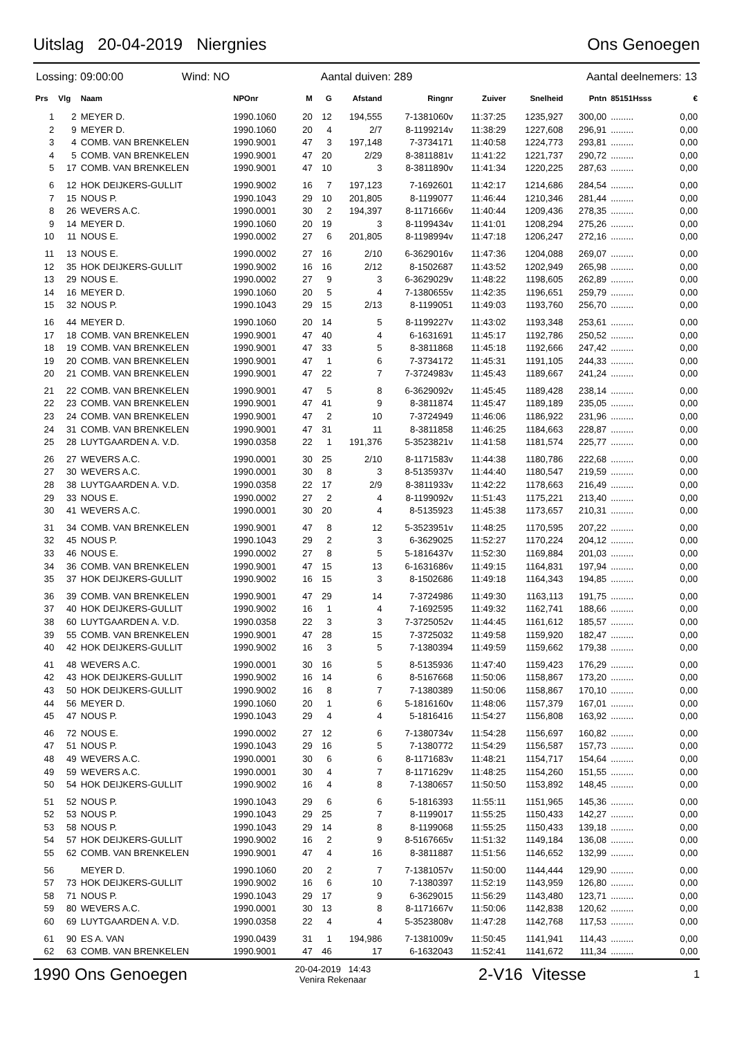Uitslag 20-04-2019 Niergnies Ons Genoegen
Lossing: 09:00:00 Wind: NO
Aantal duiven: 289 Aantal deelnemers: 13
| Prs | Vlg | Naam | NPOnr | M | G | Afstand | Ringnr | Zuiver | Snelheid | Pntn | 85151Hsss | € |
| --- | --- | --- | --- | --- | --- | --- | --- | --- | --- | --- | --- | --- |
| 1 | 2 | MEYER D. | 1990.1060 | 20 | 12 | 194,555 | 7-1381060v | 11:37:25 | 1235,927 | 300,00 | ......... | 0,00 |
| 2 | 9 | MEYER D. | 1990.1060 | 20 | 4 | 2/7 | 8-1199214v | 11:38:29 | 1227,608 | 296,91 | ......... | 0,00 |
| 3 | 4 | COMB. VAN BRENKELEN | 1990.9001 | 47 | 3 | 197,148 | 7-3734171 | 11:40:58 | 1224,773 | 293,81 | ......... | 0,00 |
| 4 | 5 | COMB. VAN BRENKELEN | 1990.9001 | 47 | 20 | 2/29 | 8-3811881v | 11:41:22 | 1221,737 | 290,72 | ......... | 0,00 |
| 5 | 17 | COMB. VAN BRENKELEN | 1990.9001 | 47 | 10 | 3 | 8-3811890v | 11:41:34 | 1220,225 | 287,63 | ......... | 0,00 |
| 6 | 12 | HOK DEIJKERS-GULLIT | 1990.9002 | 16 | 7 | 197,123 | 7-1692601 | 11:42:17 | 1214,686 | 284,54 | ......... | 0,00 |
| 7 | 15 | NOUS P. | 1990.1043 | 29 | 10 | 201,805 | 8-1199077 | 11:46:44 | 1210,346 | 281,44 | ......... | 0,00 |
| 8 | 26 | WEVERS A.C. | 1990.0001 | 30 | 2 | 194,397 | 8-1171666v | 11:40:44 | 1209,436 | 278,35 | ......... | 0,00 |
| 9 | 14 | MEYER D. | 1990.1060 | 20 | 19 | 3 | 8-1199434v | 11:41:01 | 1208,294 | 275,26 | ......... | 0,00 |
| 10 | 11 | NOUS E. | 1990.0002 | 27 | 6 | 201,805 | 8-1198994v | 11:47:18 | 1206,247 | 272,16 | ......... | 0,00 |
| 11 | 13 | NOUS E. | 1990.0002 | 27 | 16 | 2/10 | 6-3629016v | 11:47:36 | 1204,088 | 269,07 | ......... | 0,00 |
| 12 | 35 | HOK DEIJKERS-GULLIT | 1990.9002 | 16 | 16 | 2/12 | 8-1502687 | 11:43:52 | 1202,949 | 265,98 | ......... | 0,00 |
| 13 | 29 | NOUS E. | 1990.0002 | 27 | 9 | 3 | 6-3629029v | 11:48:22 | 1198,605 | 262,89 | ......... | 0,00 |
| 14 | 16 | MEYER D. | 1990.1060 | 20 | 5 | 4 | 7-1380655v | 11:42:35 | 1196,651 | 259,79 | ......... | 0,00 |
| 15 | 32 | NOUS P. | 1990.1043 | 29 | 15 | 2/13 | 8-1199051 | 11:49:03 | 1193,760 | 256,70 | ......... | 0,00 |
| 16 | 44 | MEYER D. | 1990.1060 | 20 | 14 | 5 | 8-1199227v | 11:43:02 | 1193,348 | 253,61 | ......... | 0,00 |
| 17 | 18 | COMB. VAN BRENKELEN | 1990.9001 | 47 | 40 | 4 | 6-1631691 | 11:45:17 | 1192,786 | 250,52 | ......... | 0,00 |
| 18 | 19 | COMB. VAN BRENKELEN | 1990.9001 | 47 | 33 | 5 | 8-3811868 | 11:45:18 | 1192,666 | 247,42 | ......... | 0,00 |
| 19 | 20 | COMB. VAN BRENKELEN | 1990.9001 | 47 | 1 | 6 | 7-3734172 | 11:45:31 | 1191,105 | 244,33 | ......... | 0,00 |
| 20 | 21 | COMB. VAN BRENKELEN | 1990.9001 | 47 | 22 | 7 | 7-3724983v | 11:45:43 | 1189,667 | 241,24 | ......... | 0,00 |
| 21 | 22 | COMB. VAN BRENKELEN | 1990.9001 | 47 | 5 | 8 | 6-3629092v | 11:45:45 | 1189,428 | 238,14 | ......... | 0,00 |
| 22 | 23 | COMB. VAN BRENKELEN | 1990.9001 | 47 | 41 | 9 | 8-3811874 | 11:45:47 | 1189,189 | 235,05 | ......... | 0,00 |
| 23 | 24 | COMB. VAN BRENKELEN | 1990.9001 | 47 | 2 | 10 | 7-3724949 | 11:46:06 | 1186,922 | 231,96 | ......... | 0,00 |
| 24 | 31 | COMB. VAN BRENKELEN | 1990.9001 | 47 | 31 | 11 | 8-3811858 | 11:46:25 | 1184,663 | 228,87 | ......... | 0,00 |
| 25 | 28 | LUYTGAARDEN A. V.D. | 1990.0358 | 22 | 1 | 191,376 | 5-3523821v | 11:41:58 | 1181,574 | 225,77 | ......... | 0,00 |
| 26 | 27 | WEVERS A.C. | 1990.0001 | 30 | 25 | 2/10 | 8-1171583v | 11:44:38 | 1180,786 | 222,68 | ......... | 0,00 |
| 27 | 30 | WEVERS A.C. | 1990.0001 | 30 | 8 | 3 | 8-5135937v | 11:44:40 | 1180,547 | 219,59 | ......... | 0,00 |
| 28 | 38 | LUYTGAARDEN A. V.D. | 1990.0358 | 22 | 17 | 2/9 | 8-3811933v | 11:42:22 | 1178,663 | 216,49 | ......... | 0,00 |
| 29 | 33 | NOUS E. | 1990.0002 | 27 | 2 | 4 | 8-1199092v | 11:51:43 | 1175,221 | 213,40 | ......... | 0,00 |
| 30 | 41 | WEVERS A.C. | 1990.0001 | 30 | 20 | 4 | 8-5135923 | 11:45:38 | 1173,657 | 210,31 | ......... | 0,00 |
| 31 | 34 | COMB. VAN BRENKELEN | 1990.9001 | 47 | 8 | 12 | 5-3523951v | 11:48:25 | 1170,595 | 207,22 | ......... | 0,00 |
| 32 | 45 | NOUS P. | 1990.1043 | 29 | 2 | 3 | 6-3629025 | 11:52:27 | 1170,224 | 204,12 | ......... | 0,00 |
| 33 | 46 | NOUS E. | 1990.0002 | 27 | 8 | 5 | 5-1816437v | 11:52:30 | 1169,884 | 201,03 | ......... | 0,00 |
| 34 | 36 | COMB. VAN BRENKELEN | 1990.9001 | 47 | 15 | 13 | 6-1631686v | 11:49:15 | 1164,831 | 197,94 | ......... | 0,00 |
| 35 | 37 | HOK DEIJKERS-GULLIT | 1990.9002 | 16 | 15 | 3 | 8-1502686 | 11:49:18 | 1164,343 | 194,85 | ......... | 0,00 |
| 36 | 39 | COMB. VAN BRENKELEN | 1990.9001 | 47 | 29 | 14 | 7-3724986 | 11:49:30 | 1163,113 | 191,75 | ......... | 0,00 |
| 37 | 40 | HOK DEIJKERS-GULLIT | 1990.9002 | 16 | 1 | 4 | 7-1692595 | 11:49:32 | 1162,741 | 188,66 | ......... | 0,00 |
| 38 | 60 | LUYTGAARDEN A. V.D. | 1990.0358 | 22 | 3 | 3 | 7-3725052v | 11:44:45 | 1161,612 | 185,57 | ......... | 0,00 |
| 39 | 55 | COMB. VAN BRENKELEN | 1990.9001 | 47 | 28 | 15 | 7-3725032 | 11:49:58 | 1159,920 | 182,47 | ......... | 0,00 |
| 40 | 42 | HOK DEIJKERS-GULLIT | 1990.9002 | 16 | 3 | 5 | 7-1380394 | 11:49:59 | 1159,662 | 179,38 | ......... | 0,00 |
| 41 | 48 | WEVERS A.C. | 1990.0001 | 30 | 16 | 5 | 8-5135936 | 11:47:40 | 1159,423 | 176,29 | ......... | 0,00 |
| 42 | 43 | HOK DEIJKERS-GULLIT | 1990.9002 | 16 | 14 | 6 | 8-5167668 | 11:50:06 | 1158,867 | 173,20 | ......... | 0,00 |
| 43 | 50 | HOK DEIJKERS-GULLIT | 1990.9002 | 16 | 8 | 7 | 7-1380389 | 11:50:06 | 1158,867 | 170,10 | ......... | 0,00 |
| 44 | 56 | MEYER D. | 1990.1060 | 20 | 1 | 6 | 5-1816160v | 11:48:06 | 1157,379 | 167,01 | ......... | 0,00 |
| 45 | 47 | NOUS P. | 1990.1043 | 29 | 4 | 4 | 5-1816416 | 11:54:27 | 1156,808 | 163,92 | ......... | 0,00 |
| 46 | 72 | NOUS E. | 1990.0002 | 27 | 12 | 6 | 7-1380734v | 11:54:28 | 1156,697 | 160,82 | ......... | 0,00 |
| 47 | 51 | NOUS P. | 1990.1043 | 29 | 16 | 5 | 7-1380772 | 11:54:29 | 1156,587 | 157,73 | ......... | 0,00 |
| 48 | 49 | WEVERS A.C. | 1990.0001 | 30 | 6 | 6 | 8-1171683v | 11:48:21 | 1154,717 | 154,64 | ......... | 0,00 |
| 49 | 59 | WEVERS A.C. | 1990.0001 | 30 | 4 | 7 | 8-1171629v | 11:48:25 | 1154,260 | 151,55 | ......... | 0,00 |
| 50 | 54 | HOK DEIJKERS-GULLIT | 1990.9002 | 16 | 4 | 8 | 7-1380657 | 11:50:50 | 1153,892 | 148,45 | ......... | 0,00 |
| 51 | 52 | NOUS P. | 1990.1043 | 29 | 6 | 6 | 5-1816393 | 11:55:11 | 1151,965 | 145,36 | ......... | 0,00 |
| 52 | 53 | NOUS P. | 1990.1043 | 29 | 25 | 7 | 8-1199017 | 11:55:25 | 1150,433 | 142,27 | ......... | 0,00 |
| 53 | 58 | NOUS P. | 1990.1043 | 29 | 14 | 8 | 8-1199068 | 11:55:25 | 1150,433 | 139,18 | ......... | 0,00 |
| 54 | 57 | HOK DEIJKERS-GULLIT | 1990.9002 | 16 | 2 | 9 | 8-5167665v | 11:51:32 | 1149,184 | 136,08 | ......... | 0,00 |
| 55 | 62 | COMB. VAN BRENKELEN | 1990.9001 | 47 | 4 | 16 | 8-3811887 | 11:51:56 | 1146,652 | 132,99 | ......... | 0,00 |
| 56 | | MEYER D. | 1990.1060 | 20 | 2 | 7 | 7-1381057v | 11:50:00 | 1144,444 | 129,90 | ......... | 0,00 |
| 57 | 73 | HOK DEIJKERS-GULLIT | 1990.9002 | 16 | 6 | 10 | 7-1380397 | 11:52:19 | 1143,959 | 126,80 | ......... | 0,00 |
| 58 | 71 | NOUS P. | 1990.1043 | 29 | 17 | 9 | 6-3629015 | 11:56:29 | 1143,480 | 123,71 | ......... | 0,00 |
| 59 | 80 | WEVERS A.C. | 1990.0001 | 30 | 13 | 8 | 8-1171667v | 11:50:06 | 1142,838 | 120,62 | ......... | 0,00 |
| 60 | 69 | LUYTGAARDEN A. V.D. | 1990.0358 | 22 | 4 | 4 | 5-3523808v | 11:47:28 | 1142,768 | 117,53 | ......... | 0,00 |
| 61 | 90 | ES A. VAN | 1990.0439 | 31 | 1 | 194,986 | 7-1381009v | 11:50:45 | 1141,941 | 114,43 | ......... | 0,00 |
| 62 | 63 | COMB. VAN BRENKELEN | 1990.9001 | 47 | 46 | 17 | 6-1632043 | 11:52:41 | 1141,672 | 111,34 | ......... | 0,00 |
1990 Ons Genoegen 20-04-2019 14:43
Venira Rekenaar 2-V16 Vitesse 1